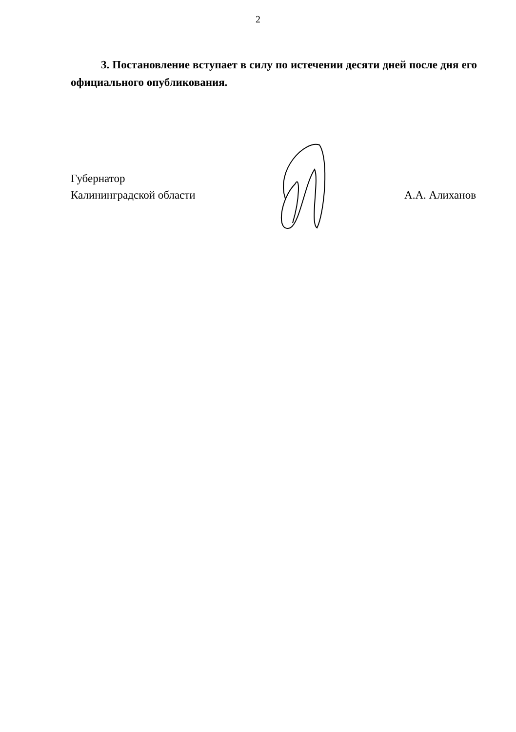2
3. Постановление вступает в силу по истечении десяти дней после дня его официального опубликования.
Губернатор
Калининградской области
А.А. Алиханов